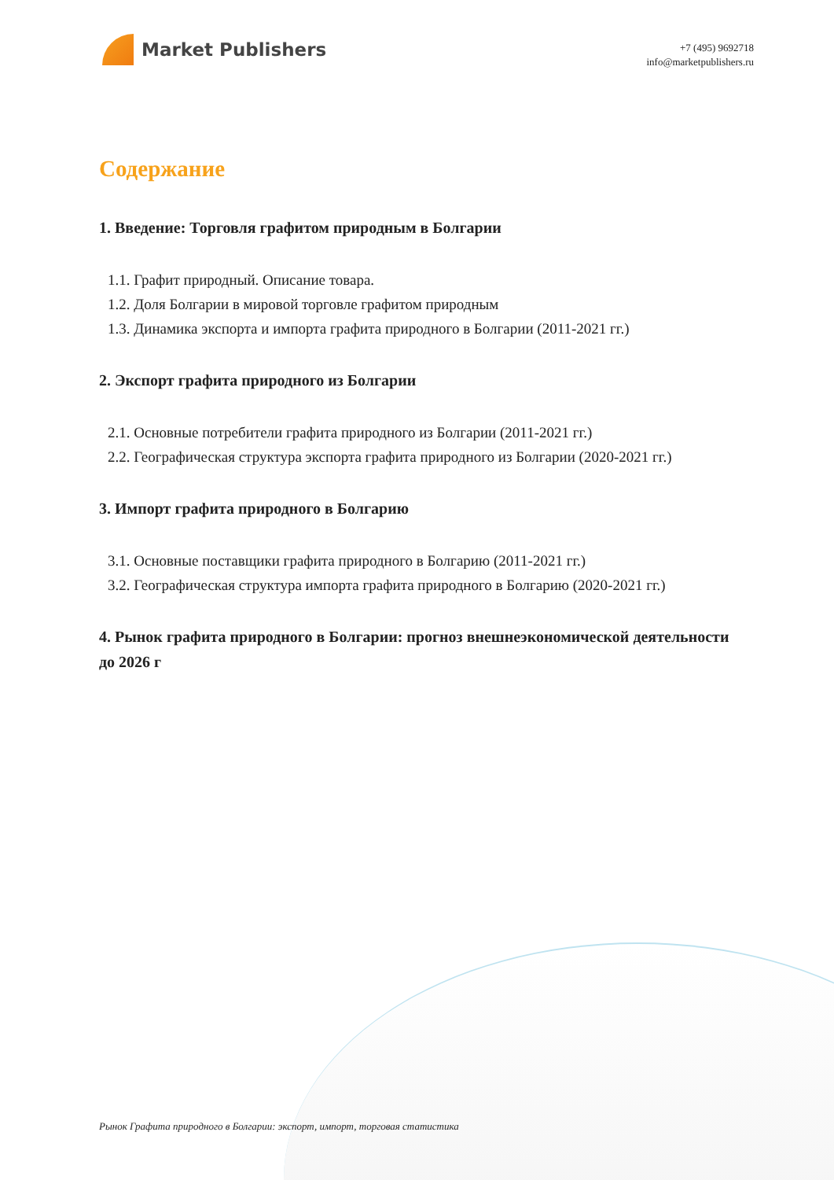Market Publishers
+7 (495) 9692718
info@marketpublishers.ru
Содержание
1. Введение: Торговля графитом природным в Болгарии
1.1. Графит природный. Описание товара.
1.2. Доля Болгарии в мировой торговле графитом природным
1.3. Динамика экспорта и импорта графита природного в Болгарии (2011-2021 гг.)
2. Экспорт графита природного из Болгарии
2.1. Основные потребители графита природного из Болгарии (2011-2021 гг.)
2.2. Географическая структура экспорта графита природного из Болгарии (2020-2021 гг.)
3. Импорт графита природного в Болгарию
3.1. Основные поставщики графита природного в Болгарию (2011-2021 гг.)
3.2. Географическая структура импорта графита природного в Болгарию (2020-2021 гг.)
4. Рынок графита природного в Болгарии: прогноз внешнеэкономической деятельности до 2026 г
Рынок Графита природного в Болгарии: экспорт, импорт, торговая статистика